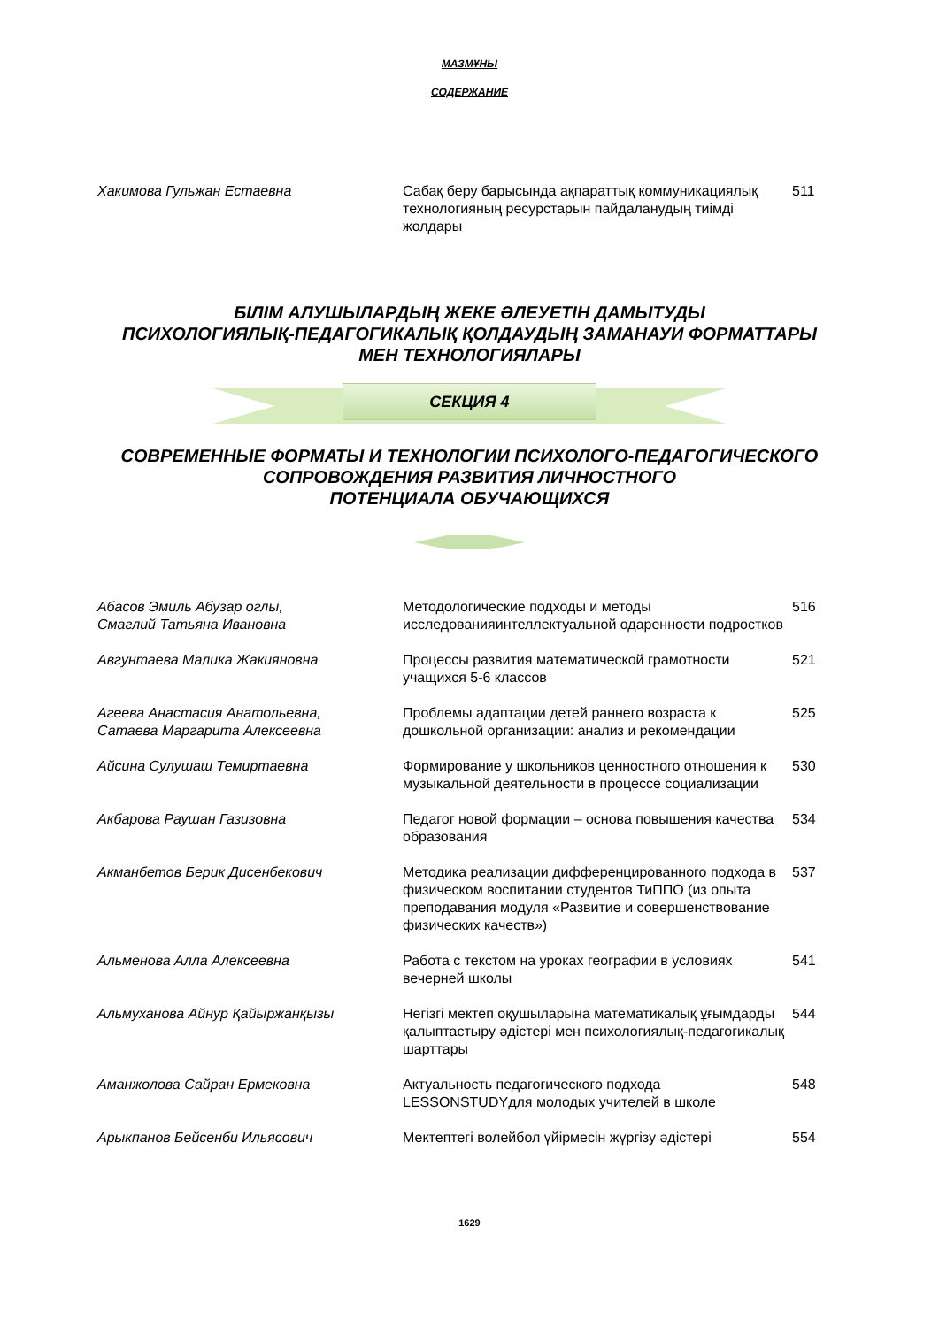МАЗМҰНЫ
СОДЕРЖАНИЕ
| Хакимова Гульжан Естаевна | Сабақ беру барысында ақпараттық коммуникациялық технологияның ресурстарын пайдаланудың тиімді жолдары | 511 |
БІЛІМ АЛУШЫЛАРДЫҢ ЖЕКЕ ӘЛЕУЕТІН ДАМЫТУДЫ
ПСИХОЛОГИЯЛЫҚ-ПЕДАГОГИКАЛЫҚ ҚОЛДАУДЫҢ ЗАМАНАУИ ФОРМАТТАРЫ
МЕН ТЕХНОЛОГИЯЛАРЫ
СЕКЦИЯ 4
СОВРЕМЕННЫЕ ФОРМАТЫ И ТЕХНОЛОГИИ ПСИХОЛОГО-ПЕДАГОГИЧЕСКОГО
СОПРОВОЖДЕНИЯ РАЗВИТИЯ ЛИЧНОСТНОГО
ПОТЕНЦИАЛА ОБУЧАЮЩИХСЯ
| Абасов Эмиль Абузар оглы, Смаглий Татьяна Ивановна | Методологические подходы и методы исследованияинтеллектуальной одаренности подростков | 516 |
| Авгунтаева Малика Жакияновна | Процессы развития математической грамотности учащихся 5-6 классов | 521 |
| Агеева Анастасия Анатольевна, Сатаева Маргарита Алексеевна | Проблемы адаптации детей раннего возраста к дошкольной организации: анализ и рекомендации | 525 |
| Айсина Сулушаш Темиртаевна | Формирование у школьников ценностного отношения к музыкальной деятельности в процессе социализации | 530 |
| Акбарова Раушан Газизовна | Педагог новой формации – основа повышения качества образования | 534 |
| Акманбетов Берик Дисенбекович | Методика реализации дифференцированного подхода в физическом воспитании студентов ТиППО (из опыта преподавания модуля «Развитие и совершенствование физических качеств») | 537 |
| Альменова Алла Алексеевна | Работа с текстом на уроках географии в условиях вечерней школы | 541 |
| Альмуханова Айнур Қайыржанқызы | Негізгі мектеп оқушыларына математикалық ұғымдарды қалыптастыру әдістері мен психологиялық-педагогикалық шарттары | 544 |
| Аманжолова Сайран Ермековна | Актуальность педагогического подхода LESSONSTUDYдля молодых учителей в школе | 548 |
| Арыкпанов Бейсенби Ильясович | Мектептегі волейбол үйірмесін жүргізу әдістері | 554 |
1629